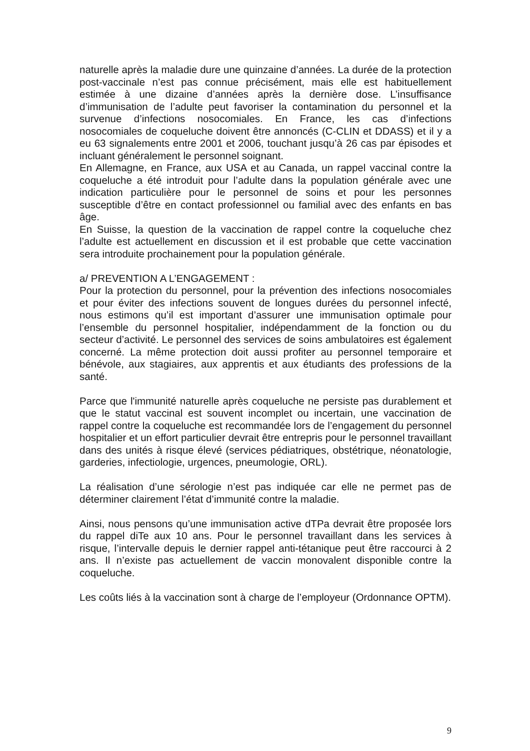naturelle après la maladie dure une quinzaine d’années. La durée de la protection post-vaccinale n’est pas connue précisément, mais elle est habituellement estimée à une dizaine d’années après la dernière dose. L’insuffisance d’immunisation de l’adulte peut favoriser la contamination du personnel et la survenue d’infections nosocomiales. En France, les cas d’infections nosocomiales de coqueluche doivent être annoncés (C-CLIN et DDASS) et il y a eu 63 signalements entre 2001 et 2006, touchant jusqu’à 26 cas par épisodes et incluant généralement le personnel soignant.
En Allemagne, en France, aux USA et au Canada, un rappel vaccinal contre la coqueluche a été introduit pour l’adulte dans la population générale avec une indication particulière pour le personnel de soins et pour les personnes susceptible d’être en contact professionnel ou familial avec des enfants en bas âge.
En Suisse, la question de la vaccination de rappel contre la coqueluche chez l’adulte est actuellement en discussion et il est probable que cette vaccination sera introduite prochainement pour la population générale.
a/ PREVENTION A L’ENGAGEMENT :
Pour la protection du personnel, pour la prévention des infections nosocomiales et pour éviter des infections souvent de longues durées du personnel infecté, nous estimons qu’il est important d’assurer une immunisation optimale pour l’ensemble du personnel hospitalier, indépendamment de la fonction ou du secteur d’activité. Le personnel des services de soins ambulatoires est également concerné. La même protection doit aussi profiter au personnel temporaire et bénévole, aux stagiaires, aux apprentis et aux étudiants des professions de la santé.
Parce que l'immunité naturelle après coqueluche ne persiste pas durablement et que le statut vaccinal est souvent incomplet ou incertain, une vaccination de rappel contre la coqueluche est recommandée lors de l’engagement du personnel hospitalier et un effort particulier devrait être entrepris pour le personnel travaillant dans des unités à risque élevé (services pédiatriques, obstétrique, néonatologie, garderies, infectiologie, urgences, pneumologie, ORL).
La réalisation d’une sérologie n’est pas indiquée car elle ne permet pas de déterminer clairement l’état d’immunité contre la maladie.
Ainsi, nous pensons qu’une immunisation active dTPa devrait être proposée lors du rappel diTe aux 10 ans. Pour le personnel travaillant dans les services à risque, l’intervalle depuis le dernier rappel anti-tétanique peut être raccourci à 2 ans. Il n’existe pas actuellement de vaccin monovalent disponible contre la coqueluche.
Les coûts liés à la vaccination sont à charge de l’employeur (Ordonnance OPTM).
9